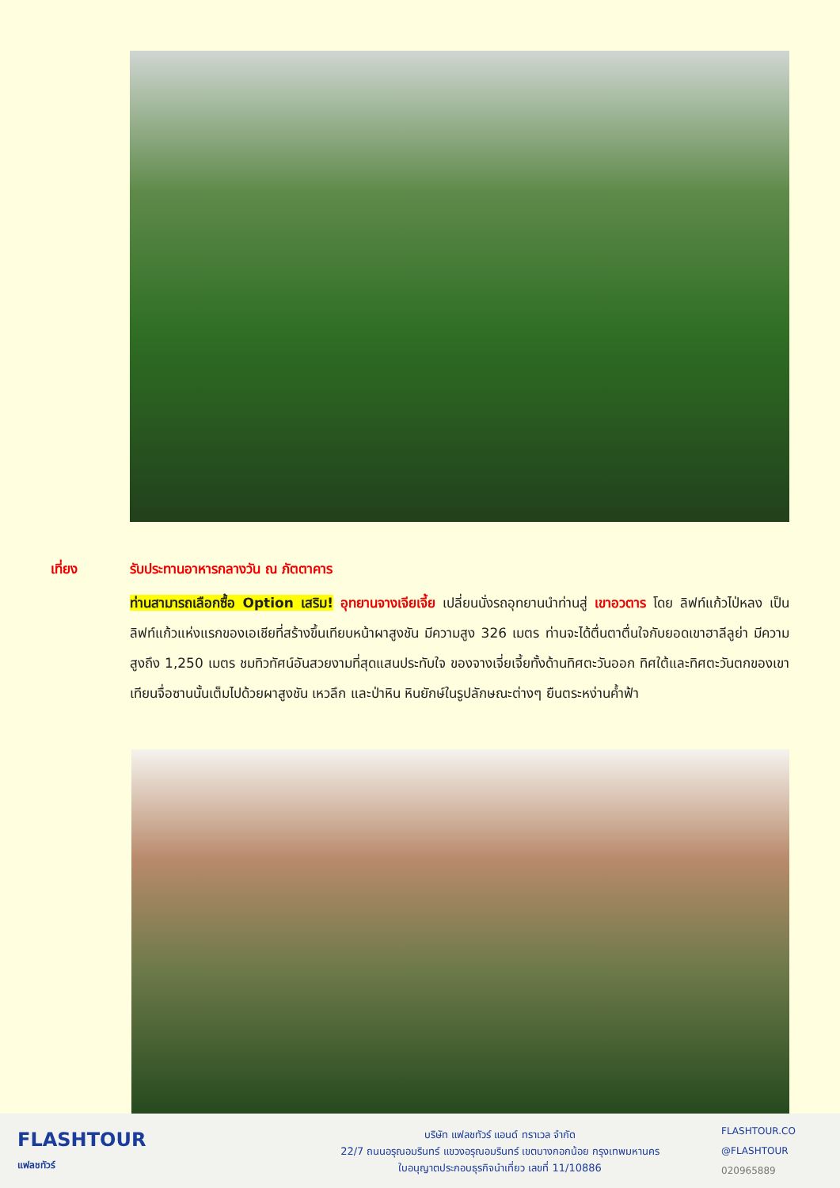เที่ยง รับประทานอาหารกลางวัน ณ ภัตตาคาร
ท่านสามารถเลือกซื้อ Option เสริม! อุทยานจางเจียเจี้ย เปลี่ยนนั่งรถอุทยานนำท่านสู่ เขาอวตาร โดย ลิฟท์แก้วไป่หลง เป็นลิฟท์แก้วแห่งแรกของเอเชียที่สร้างขึ้นเทียบหน้าผาสูงชัน มีความสูง 326 เมตร ท่านจะได้ตื่นตาตื่นใจกับยอดเขาฮาลีลูย่า มีความสูงถึง 1,250 เมตร ชมทิวทัศน์อันสวยงามที่สุดแสนประทับใจ ของจางเจี่ยเจี้ยทั้งด้านทิศตะวันออก ทิศใต้และทิศตะวันตกของเขาเทียนจื่อซานนั้นเต็มไปด้วยผาสูงชัน เหวลึก และป่าหิน หินยักษ์ในรูปลักษณะต่างๆ ยืนตระหง่านค้ำฟ้า
FLASHTOUR
แฟลชทัวร์
บริษัท แฟลชทัวร์ แอนด์ ทราเวล จำกัด
22/7 ถนนอรุณอมรินทร์ แขวงอรุณอมรินทร์ เขตบางกอกน้อย กรุงเทพมหานคร
ใบอนุญาตประกอบธุรกิจนำเที่ยว เลขที่ 11/10886
FLASHTOUR.CO
@FLASHTOUR
020965889